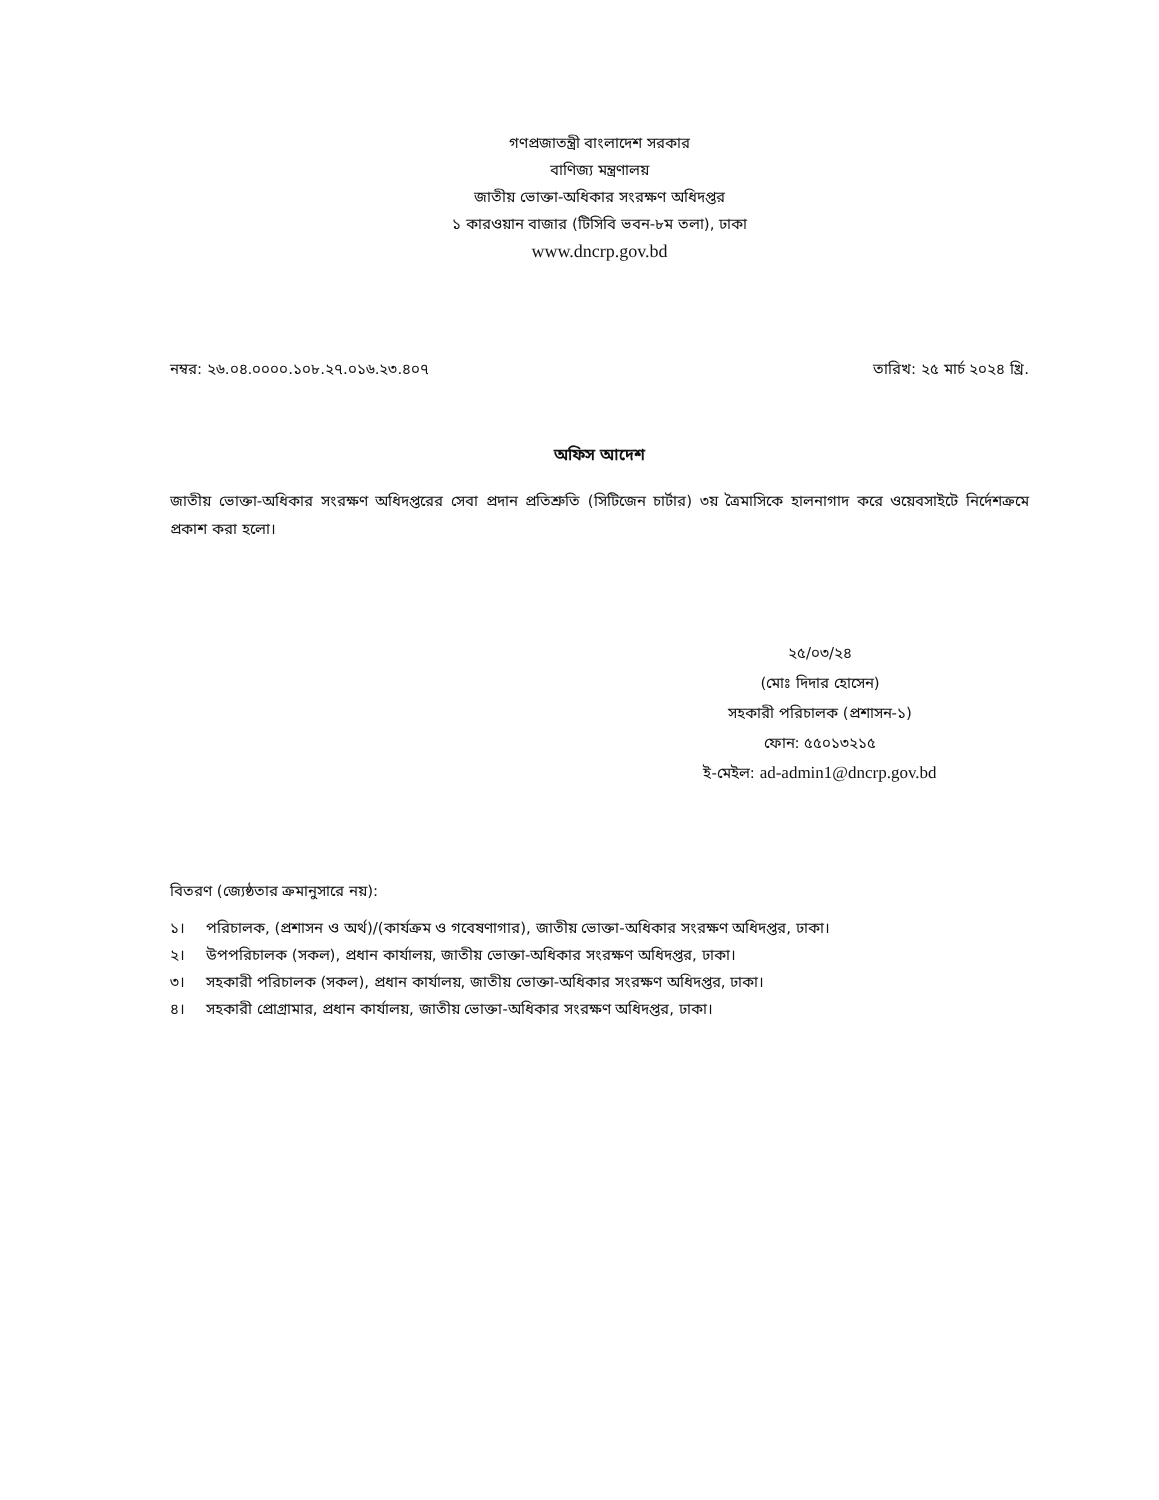গণপ্রজাতন্ত্রী বাংলাদেশ সরকার
বাণিজ্য মন্ত্রণালয়
জাতীয় ভোক্তা-অধিকার সংরক্ষণ অধিদপ্তর
১ কারওয়ান বাজার (টিসিবি ভবন-৮ম তলা), ঢাকা
www.dncrp.gov.bd
নম্বর: ২৬.০৪.০০০০.১০৮.২৭.০১৬.২৩.৪০৭
তারিখ: ২৫ মার্চ ২০২৪ খ্রি.
অফিস আদেশ
জাতীয় ভোক্তা-অধিকার সংরক্ষণ অধিদপ্তরের সেবা প্রদান প্রতিশ্রুতি (সিটিজেন চার্টার) ৩য় ত্রৈমাসিকে হালনাগাদ করে ওয়েবসাইটে নির্দেশক্রমে প্রকাশ করা হলো।
২৫/০৩/২৪
(মোঃ দিদার হোসেন)
সহকারী পরিচালক (প্রশাসন-১)
ফোন: ৫৫০১৩২১৫
ই-মেইল: ad-admin1@dncrp.gov.bd
বিতরণ (জ্যেষ্ঠতার ক্রমানুসারে নয়):
১। পরিচালক, (প্রশাসন ও অর্থ)/(কার্যক্রম ও গবেষণাগার), জাতীয় ভোক্তা-অধিকার সংরক্ষণ অধিদপ্তর, ঢাকা।
২। উপপরিচালক (সকল), প্রধান কার্যালয়, জাতীয় ভোক্তা-অধিকার সংরক্ষণ অধিদপ্তর, ঢাকা।
৩। সহকারী পরিচালক (সকল), প্রধান কার্যালয়, জাতীয় ভোক্তা-অধিকার সংরক্ষণ অধিদপ্তর, ঢাকা।
৪। সহকারী প্রোগ্রামার, প্রধান কার্যালয়, জাতীয় ভোক্তা-অধিকার সংরক্ষণ অধিদপ্তর, ঢাকা।